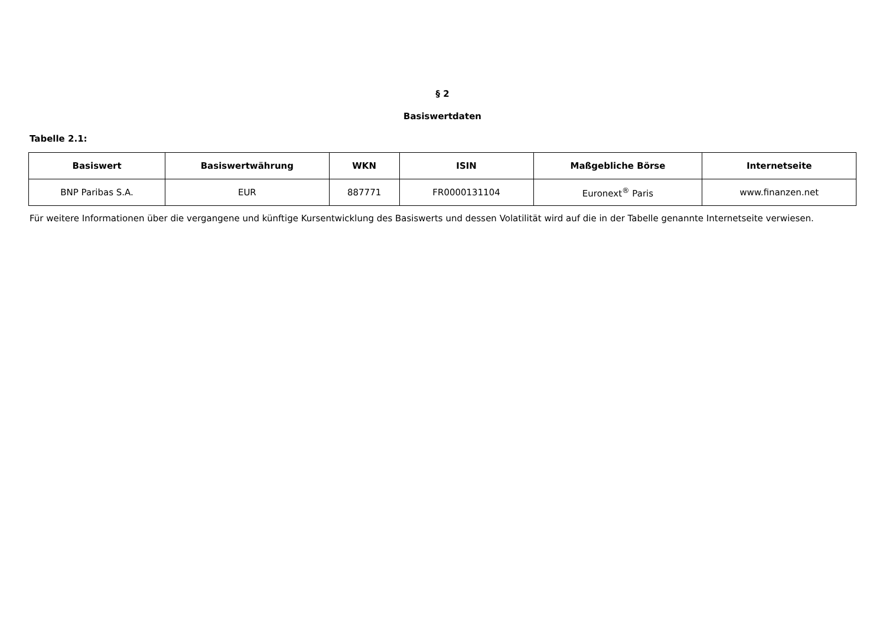§ 2
Basiswertdaten
Tabelle 2.1:
| Basiswert | Basiswertwährung | WKN | ISIN | Maßgebliche Börse | Internetseite |
| --- | --- | --- | --- | --- | --- |
| BNP Paribas S.A. | EUR | 887771 | FR0000131104 | Euronext<sup>®</sup> Paris | www.finanzen.net |
Für weitere Informationen über die vergangene und künftige Kursentwicklung des Basiswerts und dessen Volatilität wird auf die in der Tabelle genannte Internetseite verwiesen.